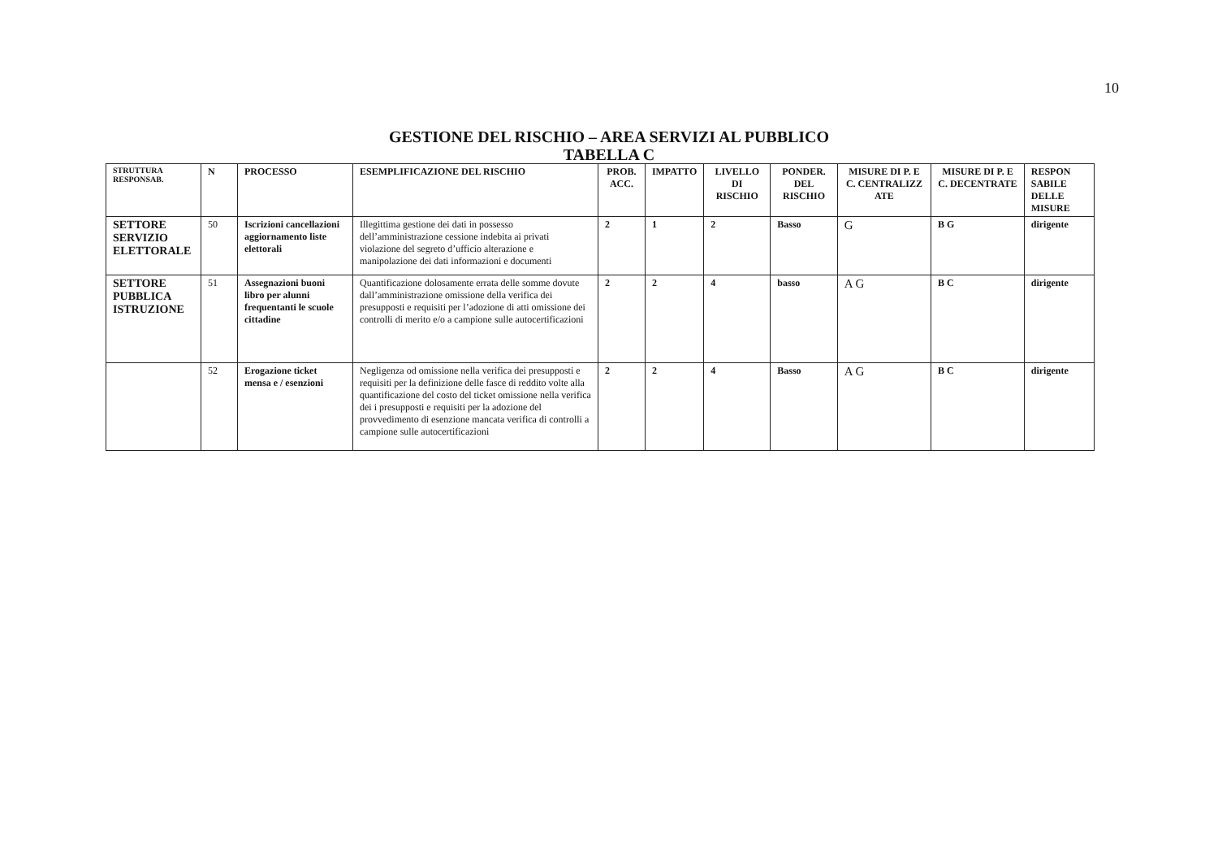10
GESTIONE DEL RISCHIO – AREA SERVIZI AL PUBBLICO
TABELLA C
| STRUTTURA RESPONSAB. | N | PROCESSO | ESEMPLIFICAZIONE DEL RISCHIO | PROB. ACC. | IMPATTO | LIVELLO DI RISCHIO | PONDER. DEL RISCHIO | MISURE DI P. E C. CENTRALIZZ ATE | MISURE DI P. E C. DECENTRATE | RESPON SABILE DELLE MISURE |
| --- | --- | --- | --- | --- | --- | --- | --- | --- | --- | --- |
| SETTORE SERVIZIO ELETTORALE | 50 | Iscrizioni cancellazioni aggiornamento liste elettorali | Illegittima gestione dei dati in possesso dell’amministrazione cessione indebita ai privati violazione del segreto d’ufficio alterazione e manipolazione dei dati informazioni e documenti | 2 | 1 | 2 | Basso | G | B G | dirigente |
| SETTORE PUBBLICA ISTRUZIONE | 51 | Assegnazioni buoni libro per alunni frequentanti le scuole cittadine | Quantificazione dolosamente errata delle somme dovute dall’amministrazione omissione della verifica dei presupposti e requisiti per l’adozione di atti omissione dei controlli di merito e/o a campione sulle autocertificazioni | 2 | 2 | 4 | basso | A G | B C | dirigente |
| | 52 | Erogazione ticket mensa e / esenzioni | Negligenza od omissione nella verifica dei presupposti e requisiti per la definizione delle fasce di reddito volte alla quantificazione del costo del ticket omissione nella verifica dei i presupposti e requisiti per la adozione del provvedimento di esenzione mancata verifica di controlli a campione sulle autocertificazioni | 2 | 2 | 4 | Basso | A G | B C | dirigente |